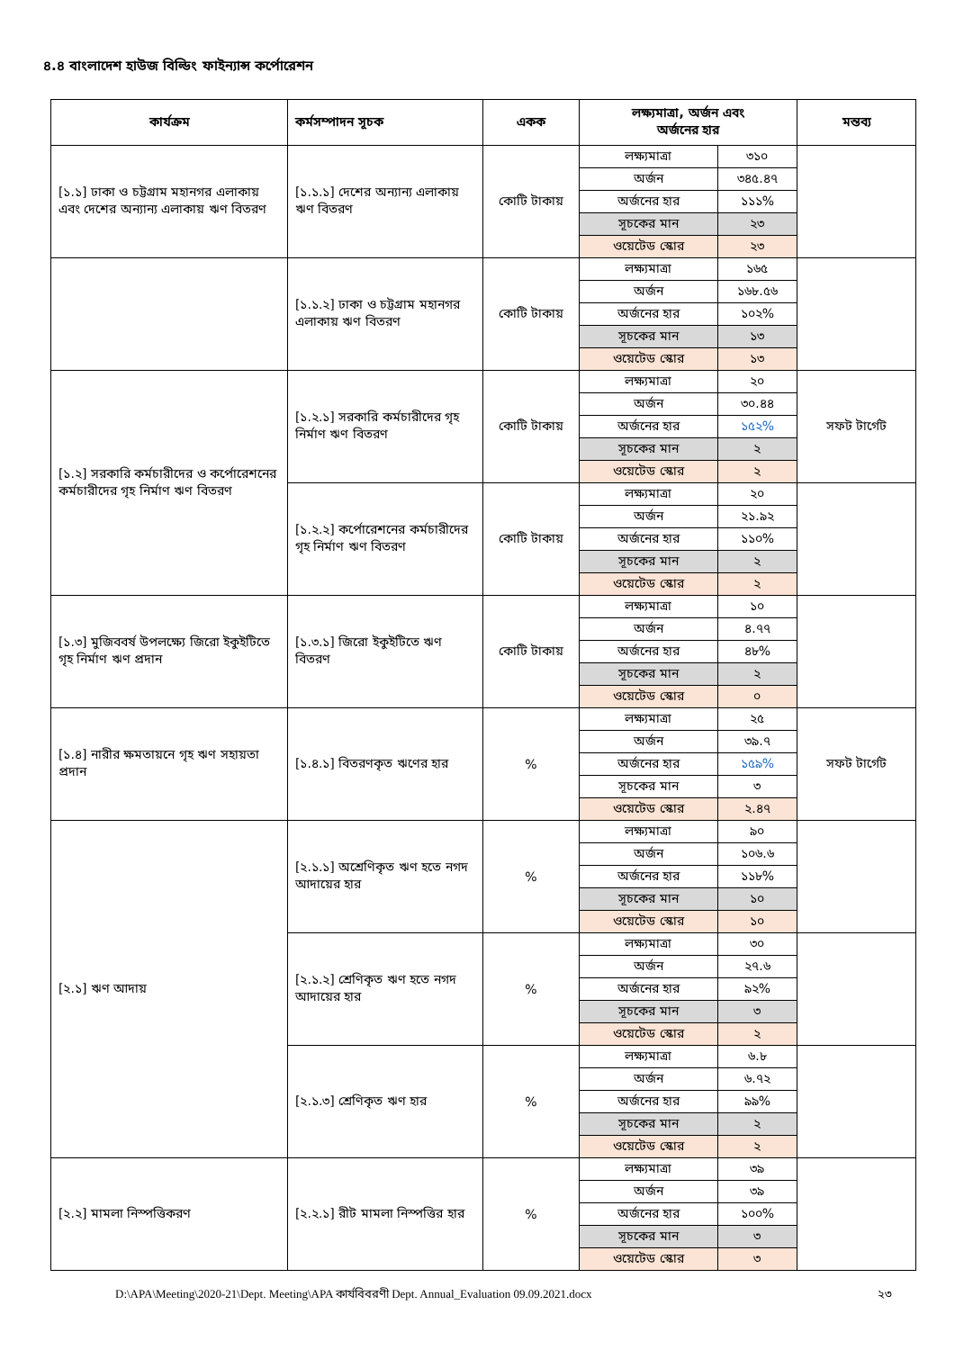৪.৪ বাংলাদেশ হাউজ বিল্ডিং ফাইন্যান্স কর্পোরেশন
| কার্যক্রম | কর্মসম্পাদন সূচক | একক | লক্ষ্যমাত্রা, অর্জন এবং অর্জনের হার | | মন্তব্য |
| --- | --- | --- | --- | --- | --- |
| [১.১] ঢাকা ও চট্টগ্রাম মহানগর এলাকায় এবং দেশের অন্যান্য এলাকায় ঋণ বিতরণ | [১.১.১] দেশের অন্যান্য এলাকায় ঋণ বিতরণ | কোটি টাকায় | লক্ষ্যমাত্রা | ৩১০ | |
| | | | অর্জন | ৩৪৫.৪৭ | |
| | | | অর্জনের হার | ১১১% | |
| | | | সূচকের মান | ২৩ | |
| | | | ওয়েটেড স্কোর | ২৩ | |
| | [১.১.২] ঢাকা ও চট্টগ্রাম মহানগর এলাকায় ঋণ বিতরণ | কোটি টাকায় | লক্ষ্যমাত্রা | ১৬৫ | |
| | | | অর্জন | ১৬৮.৫৬ | |
| | | | অর্জনের হার | ১০২% | |
| | | | সূচকের মান | ১৩ | |
| | | | ওয়েটেড স্কোর | ১৩ | |
| [১.২] সরকারি কর্মচারীদের ও কর্পোরেশনের কর্মচারীদের গৃহ নির্মাণ ঋণ বিতরণ | [১.২.১] সরকারি কর্মচারীদের গৃহ নির্মাণ ঋণ বিতরণ | কোটি টাকায় | লক্ষ্যমাত্রা | ২০ | সফট টার্গেট |
| | | | অর্জন | ৩০.৪৪ | |
| | | | অর্জনের হার | ১৫২% | |
| | | | সূচকের মান | ২ | |
| | | | ওয়েটেড স্কোর | ২ | |
| | [১.২.২] কর্পোরেশনের কর্মচারীদের গৃহ নির্মাণ ঋণ বিতরণ | কোটি টাকায় | লক্ষ্যমাত্রা | ২০ | |
| | | | অর্জন | ২১.৯২ | |
| | | | অর্জনের হার | ১১০% | |
| | | | সূচকের মান | ২ | |
| | | | ওয়েটেড স্কোর | ২ | |
| [১.৩] মুজিববর্ষ উপলক্ষ্যে জিরো ইকুইটিতে গৃহ নির্মাণ ঋণ প্রদান | [১.৩.১] জিরো ইকুইটিতে ঋণ বিতরণ | কোটি টাকায় | লক্ষ্যমাত্রা | ১০ | |
| | | | অর্জন | ৪.৭৭ | |
| | | | অর্জনের হার | ৪৮% | |
| | | | সূচকের মান | ২ | |
| | | | ওয়েটেড স্কোর | ০ | |
| [১.৪] নারীর ক্ষমতায়নে গৃহ ঋণ সহায়তা প্রদান | [১.৪.১] বিতরণকৃত ঋণের হার | % | লক্ষ্যমাত্রা | ২৫ | সফট টার্গেট |
| | | | অর্জন | ৩৯.৭ | |
| | | | অর্জনের হার | ১৫৯% | |
| | | | সূচকের মান | ৩ | |
| | | | ওয়েটেড স্কোর | ২.৪৭ | |
| [২.১] ঋণ আদায় | [২.১.১] অশ্রেণিকৃত ঋণ হতে নগদ আদায়ের হার | % | লক্ষ্যমাত্রা | ৯০ | |
| | | | অর্জন | ১০৬.৬ | |
| | | | অর্জনের হার | ১১৮% | |
| | | | সূচকের মান | ১০ | |
| | | | ওয়েটেড স্কোর | ১০ | |
| | [২.১.২] শ্রেণিকৃত ঋণ হতে নগদ আদায়ের হার | % | লক্ষ্যমাত্রা | ৩০ | |
| | | | অর্জন | ২৭.৬ | |
| | | | অর্জনের হার | ৯২% | |
| | | | সূচকের মান | ৩ | |
| | | | ওয়েটেড স্কোর | ২ | |
| | [২.১.৩] শ্রেণিকৃত ঋণ হার | % | লক্ষ্যমাত্রা | ৬.৮ | |
| | | | অর্জন | ৬.৭২ | |
| | | | অর্জনের হার | ৯৯% | |
| | | | সূচকের মান | ২ | |
| | | | ওয়েটেড স্কোর | ২ | |
| [২.২] মামলা নিস্পত্তিকরণ | [২.২.১] রীট মামলা নিস্পত্তির হার | % | লক্ষ্যমাত্রা | ৩৯ | |
| | | | অর্জন | ৩৯ | |
| | | | অর্জনের হার | ১০০% | |
| | | | সূচকের মান | ৩ | |
| | | | ওয়েটেড স্কোর | ৩ | |
D:\APA\Meeting\2020-21\Dept. Meeting\APA কার্যবিবরণী Dept. Annual_Evaluation 09.09.2021.docx ২৩